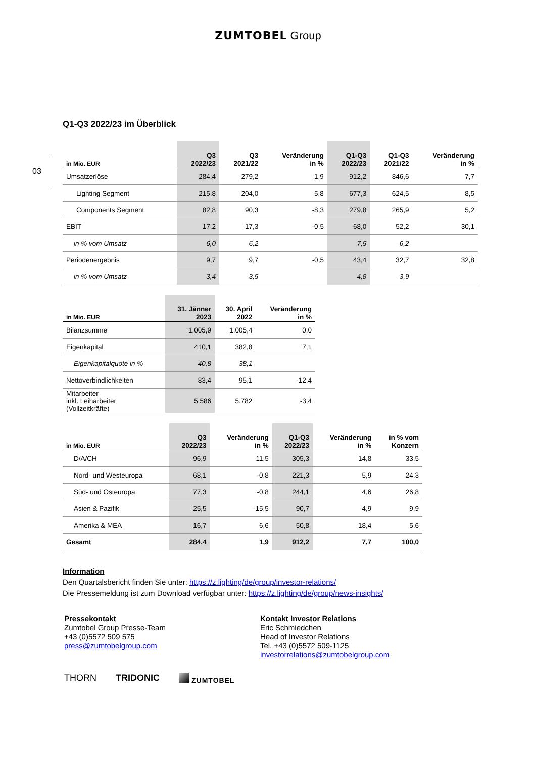ZUMTOBEL Group
03
Q1-Q3 2022/23 im Überblick
| in Mio. EUR | Q3 2022/23 | Q3 2021/22 | Veränderung in % | Q1-Q3 2022/23 | Q1-Q3 2021/22 | Veränderung in % |
| --- | --- | --- | --- | --- | --- | --- |
| Umsatzerlöse | 284,4 | 279,2 | 1,9 | 912,2 | 846,6 | 7,7 |
| Lighting Segment | 215,8 | 204,0 | 5,8 | 677,3 | 624,5 | 8,5 |
| Components Segment | 82,8 | 90,3 | -8,3 | 279,8 | 265,9 | 5,2 |
| EBIT | 17,2 | 17,3 | -0,5 | 68,0 | 52,2 | 30,1 |
| in % vom Umsatz | 6,0 | 6,2 | | 7,5 | 6,2 | |
| Periodenergebnis | 9,7 | 9,7 | -0,5 | 43,4 | 32,7 | 32,8 |
| in % vom Umsatz | 3,4 | 3,5 | | 4,8 | 3,9 | |
| in Mio. EUR | 31. Jänner 2023 | 30. April 2022 | Veränderung in % |
| --- | --- | --- | --- |
| Bilanzsumme | 1.005,9 | 1.005,4 | 0,0 |
| Eigenkapital | 410,1 | 382,8 | 7,1 |
| Eigenkapitalquote in % | 40,8 | 38,1 | |
| Nettoverbindlichkeiten | 83,4 | 95,1 | -12,4 |
| Mitarbeiter inkl. Leiharbeiter (Vollzeitkräfte) | 5.586 | 5.782 | -3,4 |
| in Mio. EUR | Q3 2022/23 | Veränderung in % | Q1-Q3 2022/23 | Veränderung in % | in % vom Konzern |
| --- | --- | --- | --- | --- | --- |
| D/A/CH | 96,9 | 11,5 | 305,3 | 14,8 | 33,5 |
| Nord- und Westeuropa | 68,1 | -0,8 | 221,3 | 5,9 | 24,3 |
| Süd- und Osteuropa | 77,3 | -0,8 | 244,1 | 4,6 | 26,8 |
| Asien & Pazifik | 25,5 | -15,5 | 90,7 | -4,9 | 9,9 |
| Amerika & MEA | 16,7 | 6,6 | 50,8 | 18,4 | 5,6 |
| Gesamt | 284,4 | 1,9 | 912,2 | 7,7 | 100,0 |
Information
Den Quartalsbericht finden Sie unter: https://z.lighting/de/group/investor-relations/
Die Pressemeldung ist zum Download verfügbar unter: https://z.lighting/de/group/news-insights/
Pressekontakt
Zumtobel Group Presse-Team
+43 (0)5572 509 575
press@zumtobelgroup.com
Kontakt Investor Relations
Eric Schmiedchen
Head of Investor Relations
Tel. +43 (0)5572 509-1125
investorrelations@zumtobelgroup.com
THORN TRIDONIC ZUMTOBEL